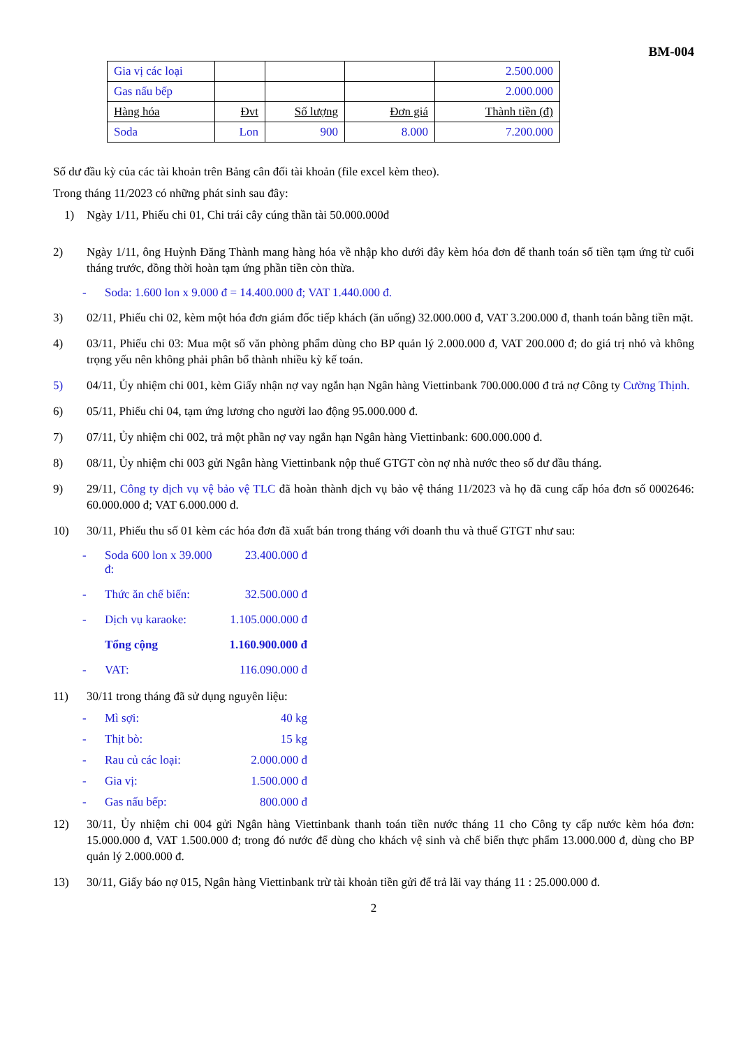BM-004
| Gia vị các loại | | | | 2.500.000 |
| Gas nấu bếp | | | | 2.000.000 |
| Hàng hóa | Đvt | Số lượng | Đơn giá | Thành tiền (đ) |
| Soda | Lon | 900 | 8.000 | 7.200.000 |
Số dư đầu kỳ của các tài khoản trên Bảng cân đối tài khoản (file excel kèm theo).
Trong tháng 11/2023 có những phát sinh sau đây:
1) Ngày 1/11, Phiếu chi 01, Chi trái cây cúng thần tài 50.000.000đ
2) Ngày 1/11, ông Huỳnh Đăng Thành mang hàng hóa về nhập kho dưới đây kèm hóa đơn để thanh toán số tiền tạm ứng từ cuối tháng trước, đồng thời hoàn tạm ứng phần tiền còn thừa.
- Soda: 1.600 lon x 9.000 đ = 14.400.000 đ; VAT 1.440.000 đ.
3) 02/11, Phiếu chi 02, kèm một hóa đơn giám đốc tiếp khách (ăn uống) 32.000.000 đ, VAT 3.200.000 đ, thanh toán bằng tiền mặt.
4) 03/11, Phiếu chi 03: Mua một số văn phòng phẩm dùng cho BP quản lý 2.000.000 đ, VAT 200.000 đ; do giá trị nhỏ và không trọng yếu nên không phải phân bổ thành nhiều kỳ kế toán.
5) 04/11, Ủy nhiệm chi 001, kèm Giấy nhận nợ vay ngắn hạn Ngân hàng Viettinbank 700.000.000 đ trả nợ Công ty Cường Thịnh.
6) 05/11, Phiếu chi 04, tạm ứng lương cho người lao động 95.000.000 đ.
7) 07/11, Ủy nhiệm chi 002, trả một phần nợ vay ngắn hạn Ngân hàng Viettinbank: 600.000.000 đ.
8) 08/11, Ủy nhiệm chi 003 gửi Ngân hàng Viettinbank nộp thuế GTGT còn nợ nhà nước theo số dư đầu tháng.
9) 29/11, Công ty dịch vụ vệ bảo vệ TLC đã hoàn thành dịch vụ bảo vệ tháng 11/2023 và họ đã cung cấp hóa đơn số 0002646: 60.000.000 đ; VAT 6.000.000 đ.
10) 30/11, Phiếu thu số 01 kèm các hóa đơn đã xuất bán trong tháng với doanh thu và thuế GTGT như sau:
- Soda 600 lon x 39.000 đ: 23.400.000 đ
- Thức ăn chế biến: 32.500.000 đ
- Dịch vụ karaoke: 1.105.000.000 đ
Tổng cộng 1.160.900.000 đ
- VAT: 116.090.000 đ
11) 30/11 trong tháng đã sử dụng nguyên liệu:
- Mì sợi: 40 kg
- Thịt bò: 15 kg
- Rau củ các loại: 2.000.000 đ
- Gia vị: 1.500.000 đ
- Gas nấu bếp: 800.000 đ
12) 30/11, Ủy nhiệm chi 004 gửi Ngân hàng Viettinbank thanh toán tiền nước tháng 11 cho Công ty cấp nước kèm hóa đơn: 15.000.000 đ, VAT 1.500.000 đ; trong đó nước để dùng cho khách vệ sinh và chế biến thực phẩm 13.000.000 đ, dùng cho BP quản lý 2.000.000 đ.
13) 30/11, Giấy báo nợ 015, Ngân hàng Viettinbank trừ tài khoản tiền gửi để trả lãi vay tháng 11 : 25.000.000 đ.
2